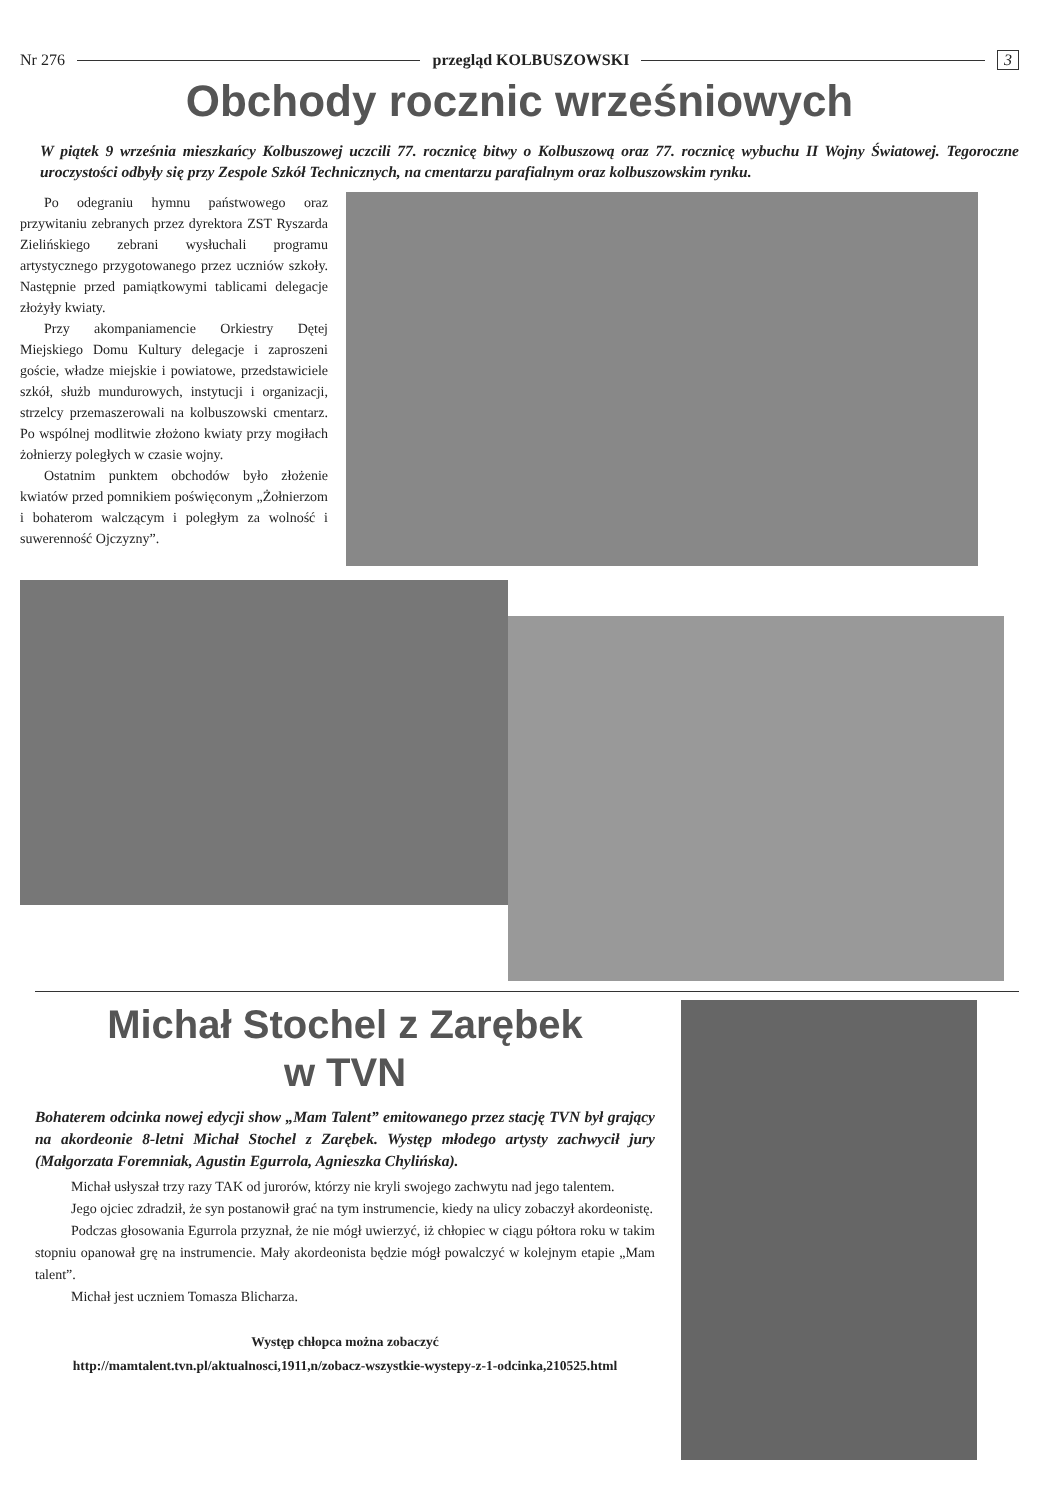Nr 276 przegląd KOLBUSZOWSKI 3
Obchody rocznic wrześniowych
W piątek 9 września mieszkańcy Kolbuszowej uczcili 77. rocznicę bitwy o Kolbuszową oraz 77. rocznicę wybuchu II Wojny Światowej. Tegoroczne uroczystości odbyły się przy Zespole Szkół Technicznych, na cmentarzu parafialnym oraz kolbuszowskim rynku.
Po odegraniu hymnu państwowego oraz przywitaniu zebranych przez dyrektora ZST Ryszarda Zielińskiego zebrani wysłuchali programu artystycznego przygotowanego przez uczniów szkoły. Następnie przed pamiątkowymi tablicami delegacje złożyły kwiaty.
Przy akompaniamencie Orkiestry Dętej Miejskiego Domu Kultury delegacje i zaproszeni goście, władze miejskie i powiatowe, przedstawiciele szkół, służb mundurowych, instytucji i organizacji, strzelcy przemaszerowali na kolbuszowski cmentarz. Po wspólnej modlitwie złożono kwiaty przy mogiłach żołnierzy poległych w czasie wojny.
Ostatnim punktem obchodów było złożenie kwiatów przed pomnikiem poświęconym „Żołnierzom i bohaterom walczącym i poległym za wolność i suwerenność Ojczyzny”.
Michał Stochel z Zarębek
w TVN
Bohaterem odcinka nowej edycji show „Mam Talent” emitowanego przez stację TVN był grający na akordeonie 8-letni Michał Stochel z Zarębek. Występ młodego artysty zachwycił jury (Małgorzata Foremniak, Agustin Egurrola, Agnieszka Chylińska).
Michał usłyszał trzy razy TAK od jurorów, którzy nie kryli swojego zachwytu nad jego talentem.
Jego ojciec zdradził, że syn postanowił grać na tym instrumencie, kiedy na ulicy zobaczył akordeonistę.
Podczas głosowania Egurrola przyznał, że nie mógł uwierzyć, iż chłopiec w ciągu półtora roku w takim stopniu opanował grę na instrumencie. Mały akordeonista będzie mógł powalczyć w kolejnym etapie „Mam talent”.
Michał jest uczniem Tomasza Blicharza.
Występ chłopca można zobaczyć
http://mamtalent.tvn.pl/aktualnosci,1911,n/zobacz-wszystkie-wystepy-z-1-odcinka,210525.html